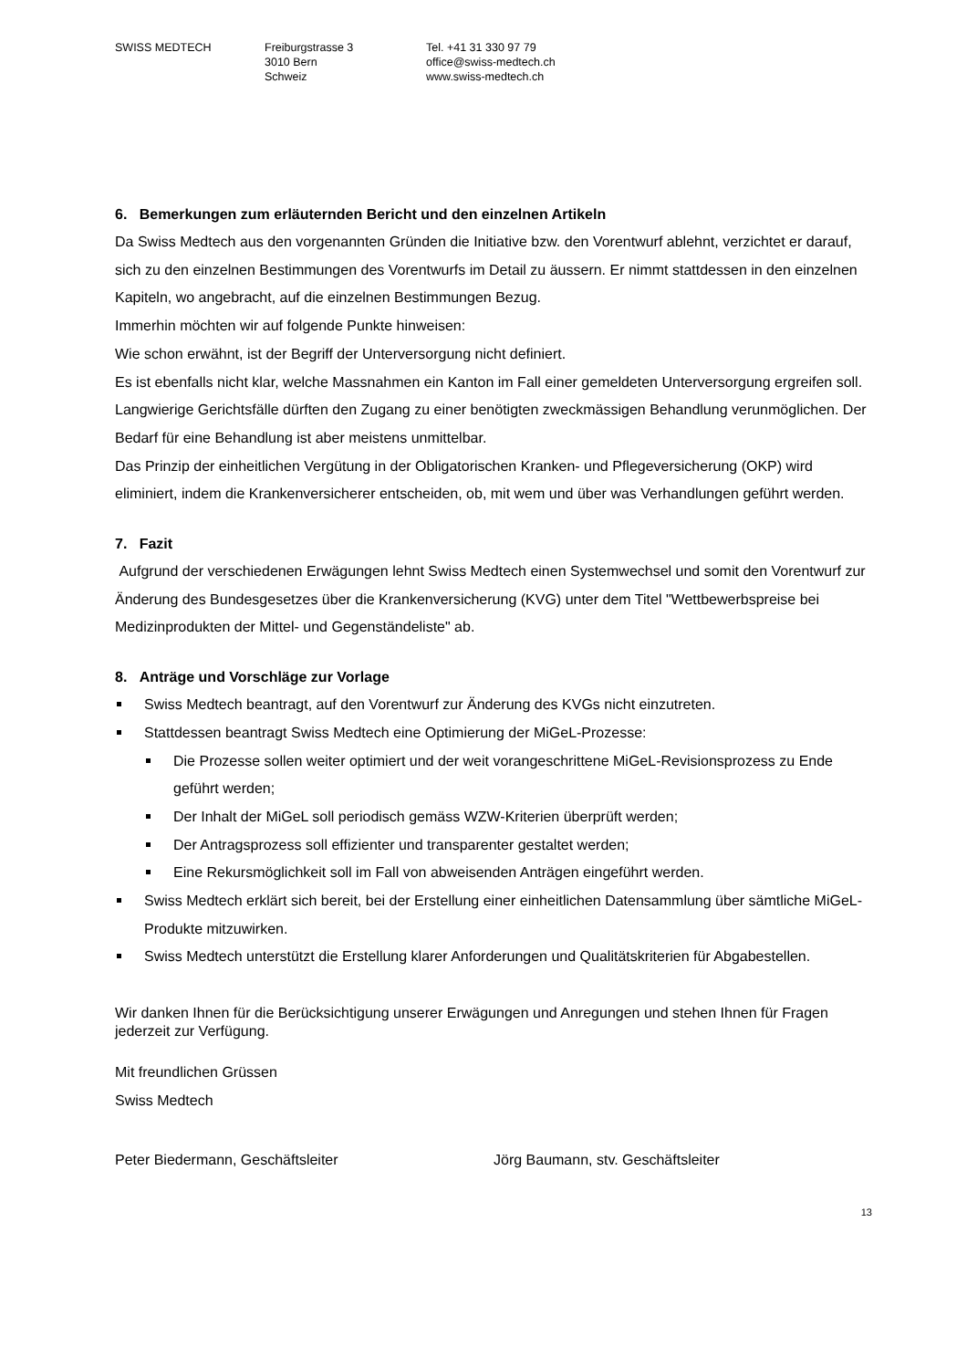SWISS MEDTECH Freiburgstrasse 3
3010 Bern
Schweiz
Tel. +41 31 330 97 79
office@swiss-medtech.ch
www.swiss-medtech.ch
6. Bemerkungen zum erläuternden Bericht und den einzelnen Artikeln
Da Swiss Medtech aus den vorgenannten Gründen die Initiative bzw. den Vorentwurf ablehnt, verzichtet er darauf, sich zu den einzelnen Bestimmungen des Vorentwurfs im Detail zu äussern. Er nimmt stattdessen in den einzelnen Kapiteln, wo angebracht, auf die einzelnen Bestimmungen Bezug.
Immerhin möchten wir auf folgende Punkte hinweisen:
Wie schon erwähnt, ist der Begriff der Unterversorgung nicht definiert.
Es ist ebenfalls nicht klar, welche Massnahmen ein Kanton im Fall einer gemeldeten Unterversorgung ergreifen soll.
Langwierige Gerichtsfälle dürften den Zugang zu einer benötigten zweckmässigen Behandlung verunmöglichen. Der Bedarf für eine Behandlung ist aber meistens unmittelbar.
Das Prinzip der einheitlichen Vergütung in der Obligatorischen Kranken- und Pflegeversicherung (OKP) wird eliminiert, indem die Krankenversicherer entscheiden, ob, mit wem und über was Verhandlungen geführt werden.
7. Fazit
Aufgrund der verschiedenen Erwägungen lehnt Swiss Medtech einen Systemwechsel und somit den Vorentwurf zur Änderung des Bundesgesetzes über die Krankenversicherung (KVG) unter dem Titel "Wettbewerbspreise bei Medizinprodukten der Mittel- und Gegenständeliste" ab.
8. Anträge und Vorschläge zur Vorlage
Swiss Medtech beantragt, auf den Vorentwurf zur Änderung des KVGs nicht einzutreten.
Stattdessen beantragt Swiss Medtech eine Optimierung der MiGeL-Prozesse:
Die Prozesse sollen weiter optimiert und der weit vorangeschrittene MiGeL-Revisionsprozess zu Ende geführt werden;
Der Inhalt der MiGeL soll periodisch gemäss WZW-Kriterien überprüft werden;
Der Antragsprozess soll effizienter und transparenter gestaltet werden;
Eine Rekursmöglichkeit soll im Fall von abweisenden Anträgen eingeführt werden.
Swiss Medtech erklärt sich bereit, bei der Erstellung einer einheitlichen Datensammlung über sämtliche MiGeL-Produkte mitzuwirken.
Swiss Medtech unterstützt die Erstellung klarer Anforderungen und Qualitätskriterien für Abgabestellen.
Wir danken Ihnen für die Berücksichtigung unserer Erwägungen und Anregungen und stehen Ihnen für Fragen jederzeit zur Verfügung.
Mit freundlichen Grüssen
Swiss Medtech
Peter Biedermann, Geschäftsleiter Jörg Baumann, stv. Geschäftsleiter
13